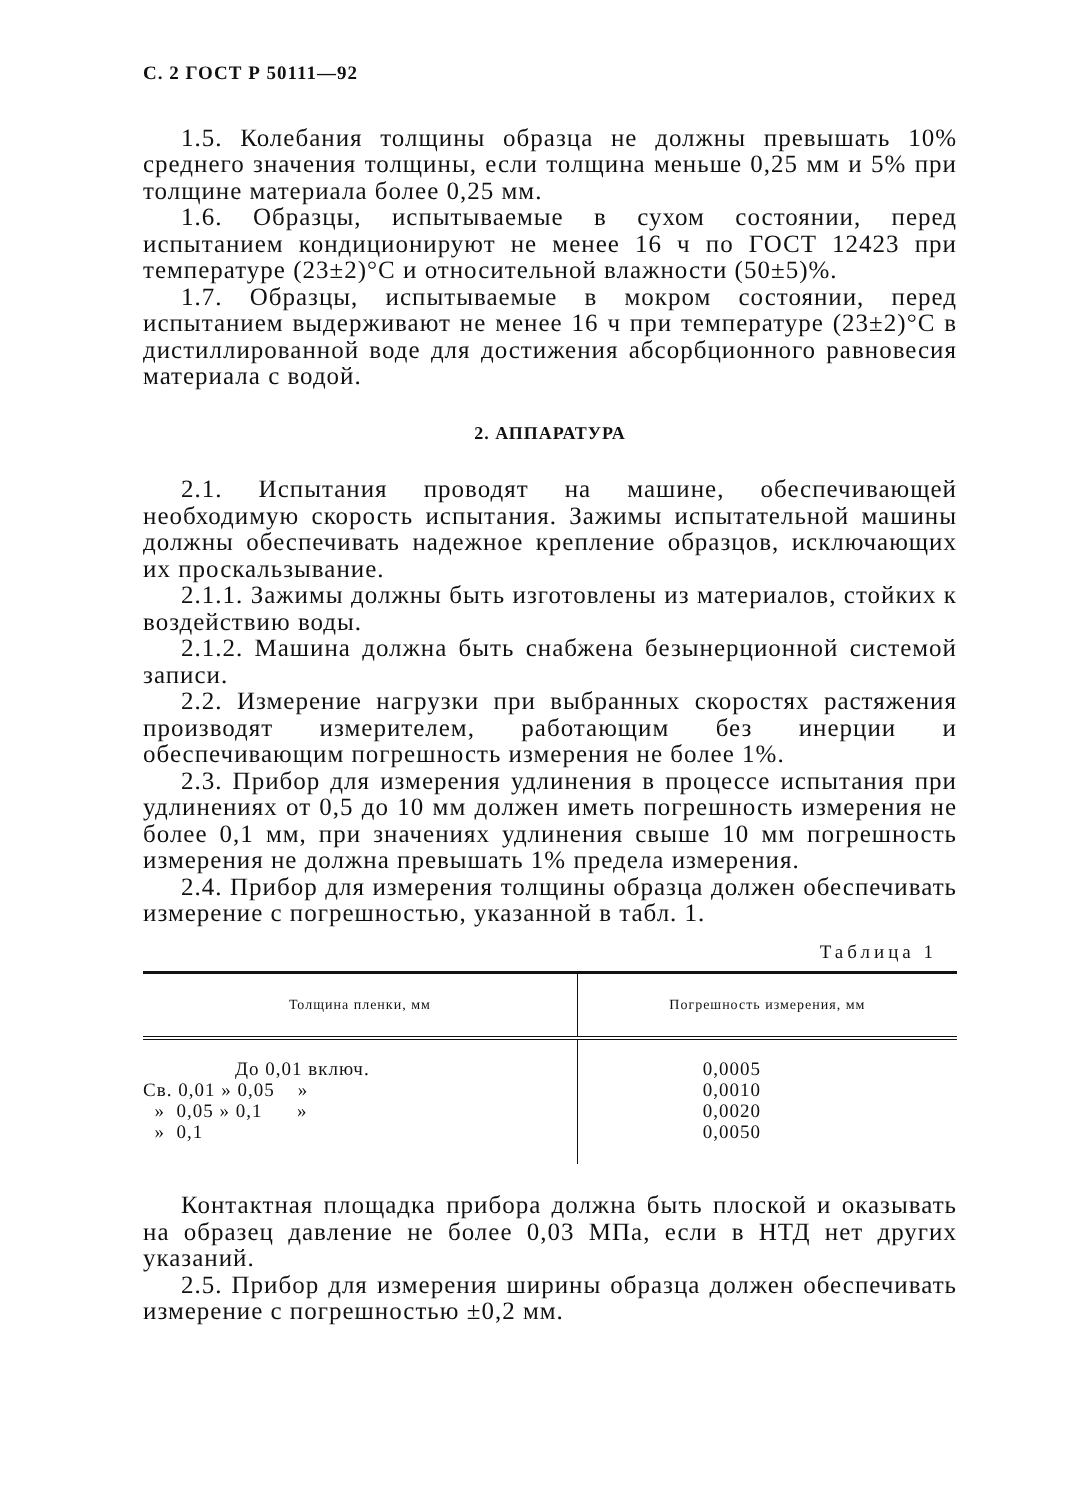С. 2 ГОСТ Р 50111—92
1.5. Колебания толщины образца не должны превышать 10% среднего значения толщины, если толщина меньше 0,25 мм и 5% при толщине материала более 0,25 мм.
1.6. Образцы, испытываемые в сухом состоянии, перед испытанием кондиционируют не менее 16 ч по ГОСТ 12423 при температуре (23±2)°С и относительной влажности (50±5)%.
1.7. Образцы, испытываемые в мокром состоянии, перед испытанием выдерживают не менее 16 ч при температуре (23±2)°С в дистиллированной воде для достижения абсорбционного равновесия материала с водой.
2. АППАРАТУРА
2.1. Испытания проводят на машине, обеспечивающей необходимую скорость испытания. Зажимы испытательной машины должны обеспечивать надежное крепление образцов, исключающих их проскальзывание.
2.1.1. Зажимы должны быть изготовлены из материалов, стойких к воздействию воды.
2.1.2. Машина должна быть снабжена безынерционной системой записи.
2.2. Измерение нагрузки при выбранных скоростях растяжения производят измерителем, работающим без инерции и обеспечивающим погрешность измерения не более 1%.
2.3. Прибор для измерения удлинения в процессе испытания при удлинениях от 0,5 до 10 мм должен иметь погрешность измерения не более 0,1 мм, при значениях удлинения свыше 10 мм погрешность измерения не должна превышать 1% предела измерения.
2.4. Прибор для измерения толщины образца должен обеспечивать измерение с погрешностью, указанной в табл. 1.
Таблица 1
| Толщина пленки, мм | Погрешность измерения, мм |
| --- | --- |
| До 0,01 включ. Св. 0,01 » 0,05 » » 0,05 » 0,1 » » 0,1 | 0,0005 0,0010 0,0020 0,0050 |
Контактная площадка прибора должна быть плоской и оказывать на образец давление не более 0,03 МПа, если в НТД нет других указаний.
2.5. Прибор для измерения ширины образца должен обеспечивать измерение с погрешностью ±0,2 мм.